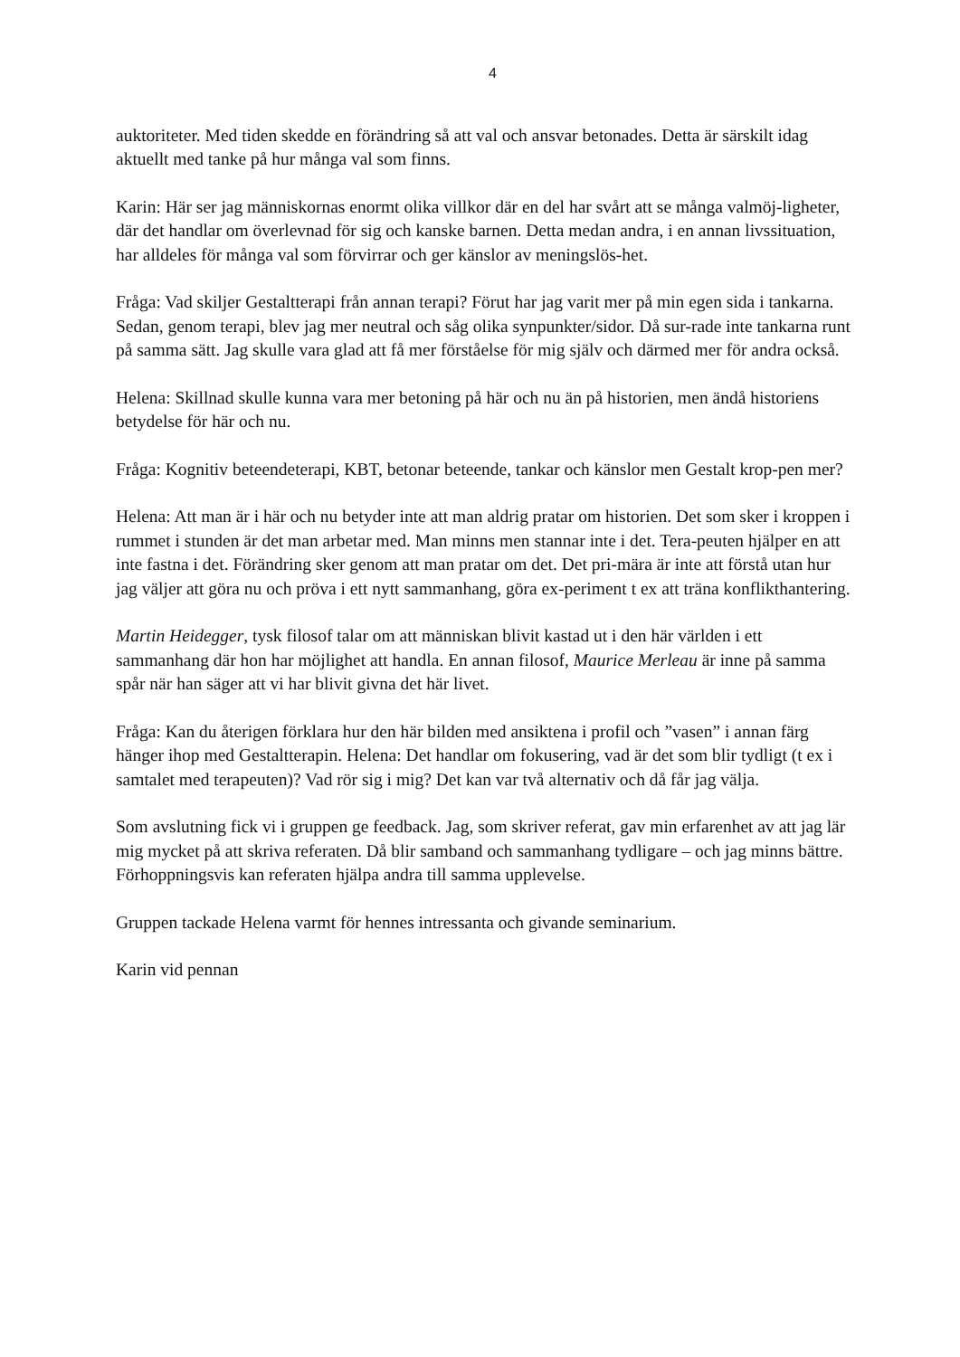4
auktoriteter. Med tiden skedde en förändring så att val och ansvar betonades. Detta är särskilt idag aktuellt med tanke på hur många val som finns.
Karin: Här ser jag människornas enormt olika villkor där en del har svårt att se många valmöj-ligheter, där det handlar om överlevnad för sig och kanske barnen. Detta medan andra, i en annan livssituation, har alldeles för många val som förvirrar och ger känslor av meningslös-het.
Fråga: Vad skiljer Gestaltterapi från annan terapi? Förut har jag varit mer på min egen sida i tankarna. Sedan, genom terapi, blev jag mer neutral och såg olika synpunkter/sidor. Då sur-rade inte tankarna runt på samma sätt. Jag skulle vara glad att få mer förståelse för mig själv och därmed mer för andra också.
Helena: Skillnad skulle kunna vara mer betoning på här och nu än på historien, men ändå historiens betydelse för här och nu.
Fråga: Kognitiv beteendeterapi, KBT, betonar beteende, tankar och känslor men Gestalt krop-pen mer?
Helena: Att man är i här och nu betyder inte att man aldrig pratar om historien. Det som sker i kroppen i rummet i stunden är det man arbetar med. Man minns men stannar inte i det. Tera-peuten hjälper en att inte fastna i det. Förändring sker genom att man pratar om det. Det pri-mära är inte att förstå utan hur jag väljer att göra nu och pröva i ett nytt sammanhang, göra ex-periment t ex att träna konflikthantering.
Martin Heidegger, tysk filosof talar om att människan blivit kastad ut i den här världen i ett sammanhang där hon har möjlighet att handla. En annan filosof, Maurice Merleau är inne på samma spår när han säger att vi har blivit givna det här livet.
Fråga: Kan du återigen förklara hur den här bilden med ansiktena i profil och ”vasen” i annan färg hänger ihop med Gestaltterapin. Helena: Det handlar om fokusering, vad är det som blir tydligt (t ex i samtalet med terapeuten)? Vad rör sig i mig? Det kan var två alternativ och då får jag välja.
Som avslutning fick vi i gruppen ge feedback. Jag, som skriver referat, gav min erfarenhet av att jag lär mig mycket på att skriva referaten. Då blir samband och sammanhang tydligare – och jag minns bättre. Förhoppningsvis kan referaten hjälpa andra till samma upplevelse.
Gruppen tackade Helena varmt för hennes intressanta och givande seminarium.
Karin vid pennan